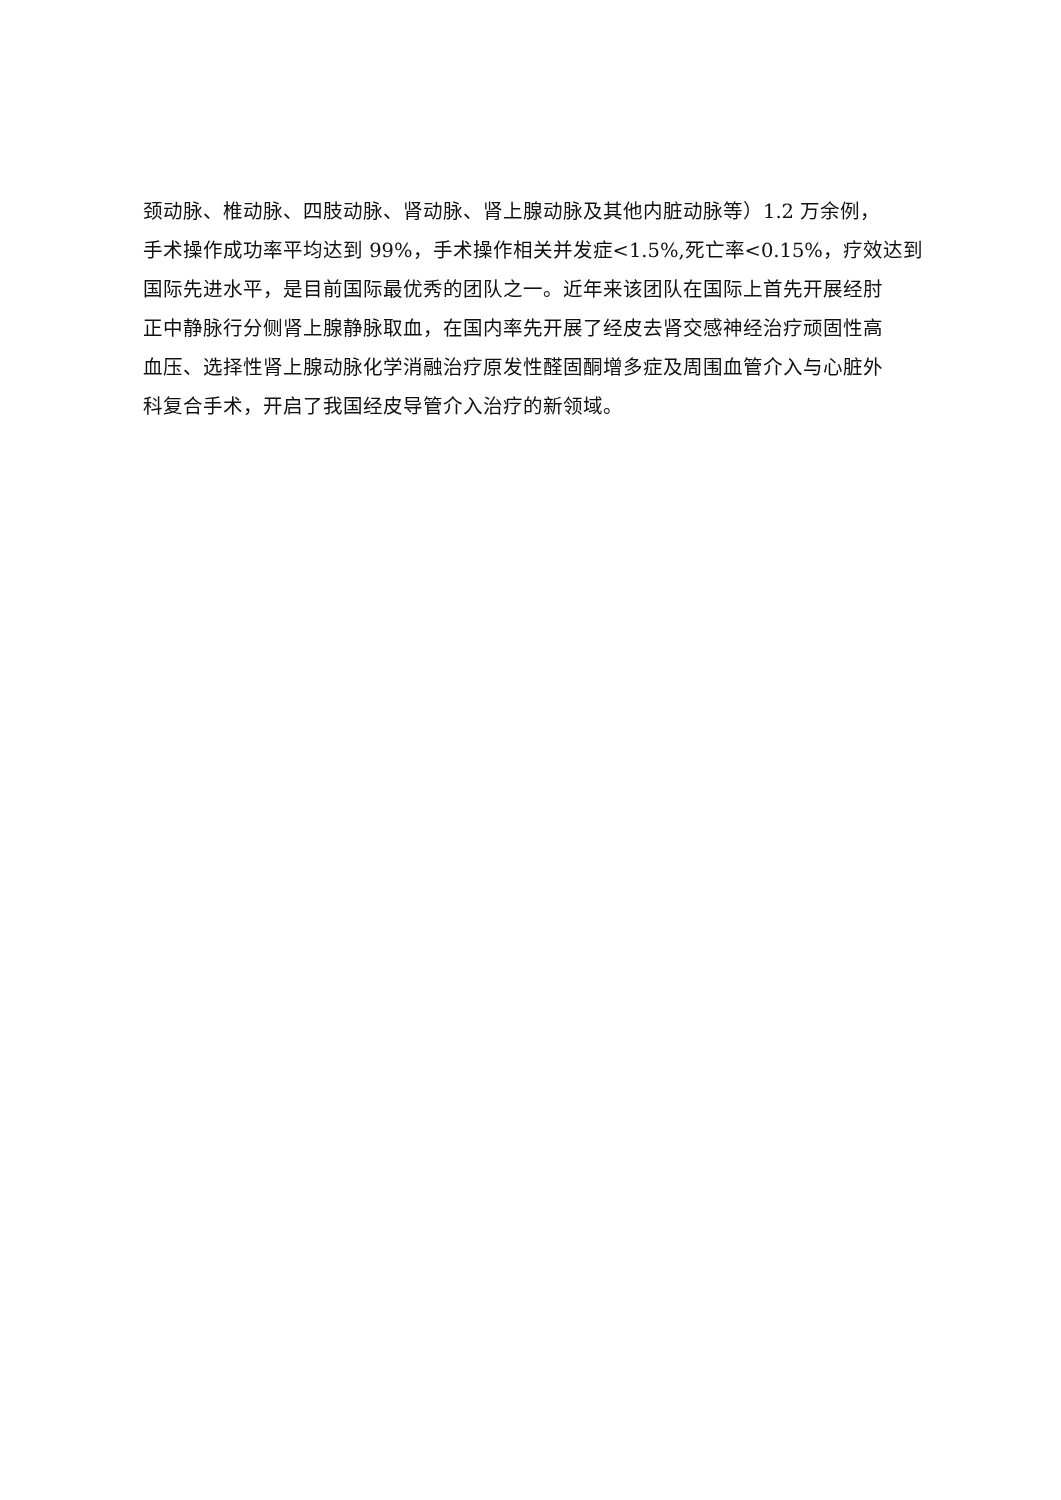颈动脉、椎动脉、四肢动脉、肾动脉、肾上腺动脉及其他内脏动脉等）1.2 万余例，
手术操作成功率平均达到 99%，手术操作相关并发症<1.5%,死亡率<0.15%，疗效达到
国际先进水平，是目前国际最优秀的团队之一。近年来该团队在国际上首先开展经肘
正中静脉行分侧肾上腺静脉取血，在国内率先开展了经皮去肾交感神经治疗顽固性高
血压、选择性肾上腺动脉化学消融治疗原发性醛固酮增多症及周围血管介入与心脏外
科复合手术，开启了我国经皮导管介入治疗的新领域。